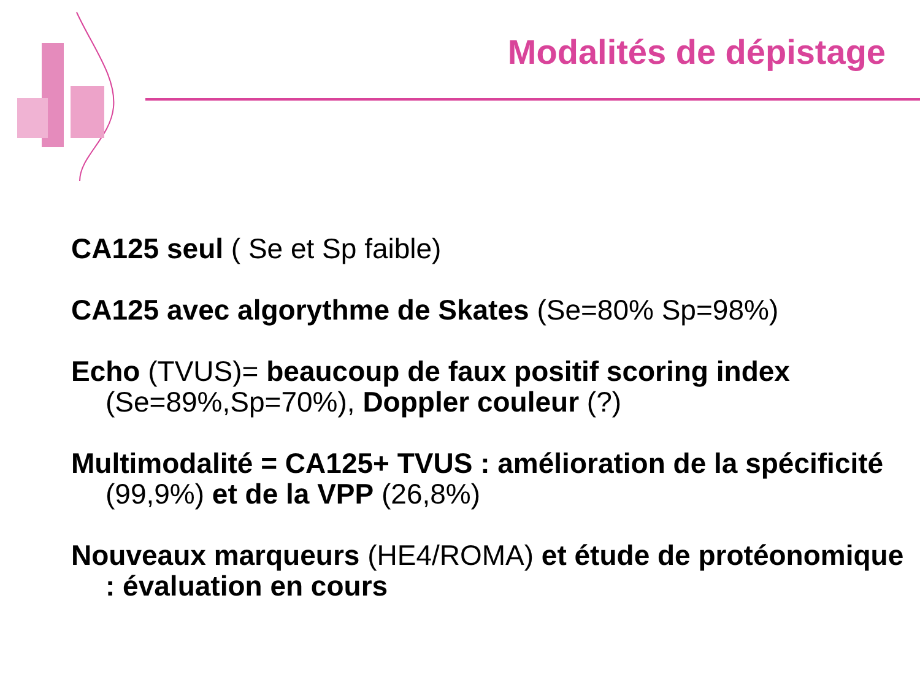Modalités de dépistage
CA125 seul ( Se et Sp faible)
CA125 avec algorythme de Skates (Se=80% Sp=98%)
Echo (TVUS)= beaucoup de faux positif scoring index (Se=89%,Sp=70%), Doppler couleur (?)
Multimodalité = CA125+ TVUS : amélioration de la spécificité (99,9%) et de la VPP (26,8%)
Nouveaux marqueurs (HE4/ROMA) et étude de protéonomique : évaluation en cours